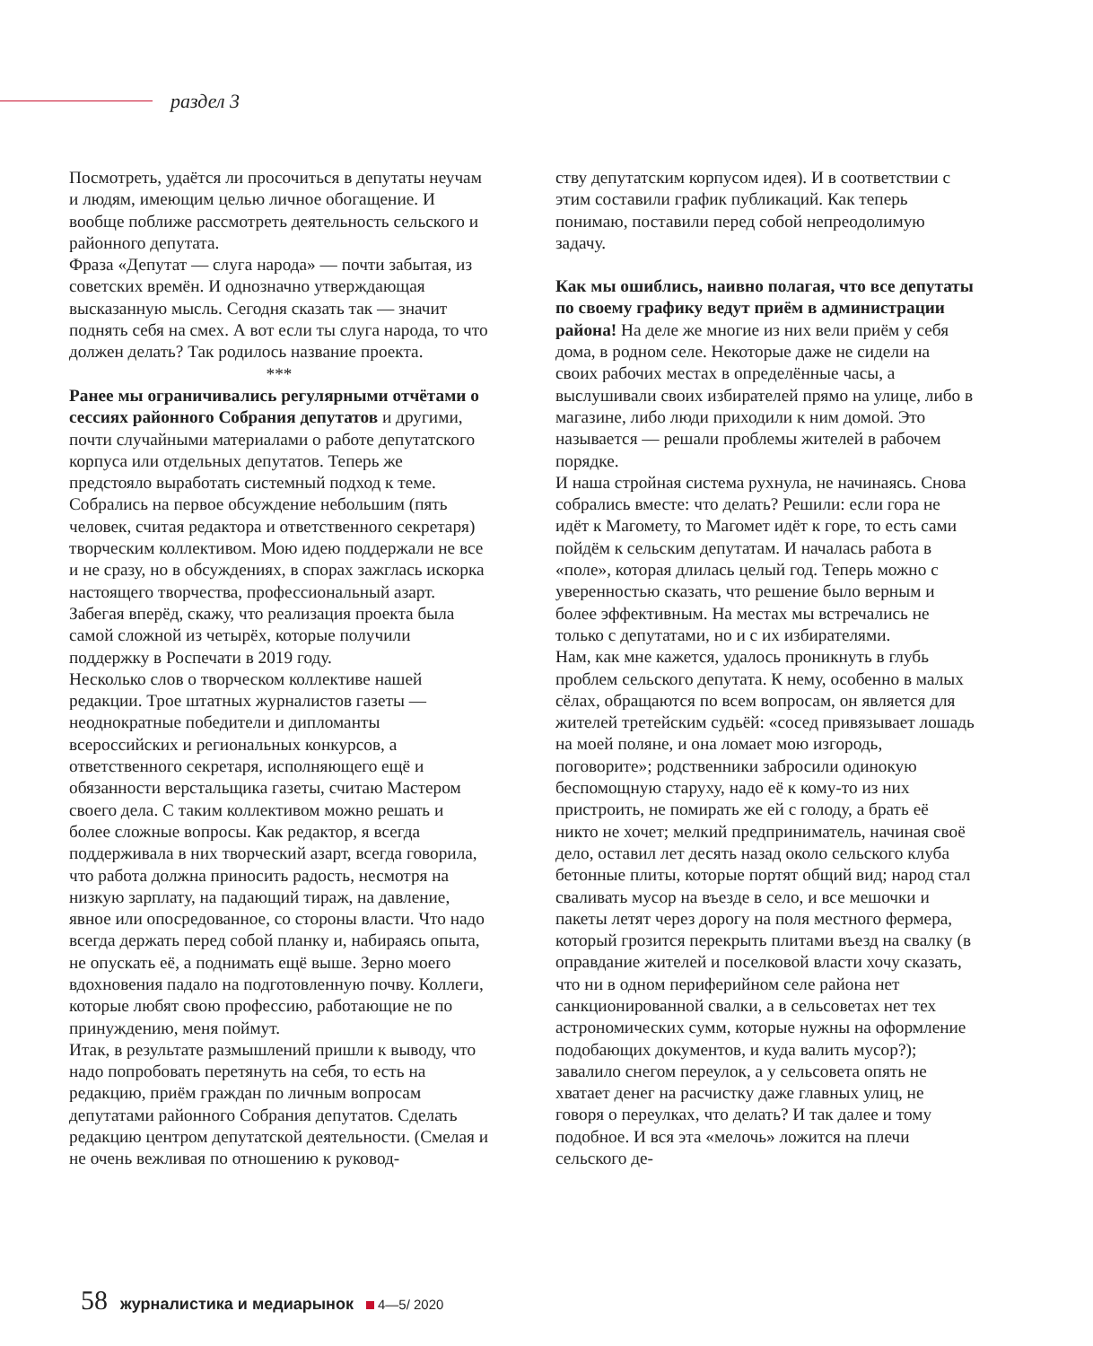раздел 3
Посмотреть, удаётся ли просочиться в депутаты неучам и людям, имеющим целью личное обогащение. И вообще поближе рассмотреть деятельность сельского и районного депутата.
Фраза «Депутат — слуга народа» — почти забытая, из советских времён. И однозначно утверждающая высказанную мысль. Сегодня сказать так — значит поднять себя на смех. А вот если ты слуга народа, то что должен делать? Так родилось название проекта.
***
Ранее мы ограничивались регулярными отчётами о сессиях районного Собрания депутатов и другими, почти случайными материалами о работе депутатского корпуса или отдельных депутатов. Теперь же предстояло выработать системный подход к теме. Собрались на первое обсуждение небольшим (пять человек, считая редактора и ответственного секретаря) творческим коллективом. Мою идею поддержали не все и не сразу, но в обсуждениях, в спорах зажглась искорка настоящего творчества, профессиональный азарт. Забегая вперёд, скажу, что реализация проекта была самой сложной из четырёх, которые получили поддержку в Роспечати в 2019 году.
Несколько слов о творческом коллективе нашей редакции. Трое штатных журналистов газеты — неоднократные победители и дипломанты всероссийских и региональных конкурсов, а ответственного секретаря, исполняющего ещё и обязанности верстальщика газеты, считаю Мастером своего дела. С таким коллективом можно решать и более сложные вопросы. Как редактор, я всегда поддерживала в них творческий азарт, всегда говорила, что работа должна приносить радость, несмотря на низкую зарплату, на падающий тираж, на давление, явное или опосредованное, со стороны власти. Что надо всегда держать перед собой планку и, набираясь опыта, не опускать её, а поднимать ещё выше. Зерно моего вдохновения падало на подготовленную почву. Коллеги, которые любят свою профессию, работающие не по принуждению, меня поймут.
Итак, в результате размышлений пришли к выводу, что надо попробовать перетянуть на себя, то есть на редакцию, приём граждан по личным вопросам депутатами районного Собрания депутатов. Сделать редакцию центром депутатской деятельности. (Смелая и не очень вежливая по отношению к руковод-
ству депутатским корпусом идея). И в соответствии с этим составили график публикаций. Как теперь понимаю, поставили перед собой непреодолимую задачу.
Как мы ошиблись, наивно полагая, что все депутаты по своему графику ведут приём в администрации района! На деле же многие из них вели приём у себя дома, в родном селе. Некоторые даже не сидели на своих рабочих местах в определённые часы, а выслушивали своих избирателей прямо на улице, либо в магазине, либо люди приходили к ним домой. Это называется — решали проблемы жителей в рабочем порядке.
И наша стройная система рухнула, не начинаясь. Снова собрались вместе: что делать? Решили: если гора не идёт к Магомету, то Магомет идёт к горе, то есть сами пойдём к сельским депутатам. И началась работа в «поле», которая длилась целый год. Теперь можно с уверенностью сказать, что решение было верным и более эффективным. На местах мы встречались не только с депутатами, но и с их избирателями.
Нам, как мне кажется, удалось проникнуть в глубь проблем сельского депутата. К нему, особенно в малых сёлах, обращаются по всем вопросам, он является для жителей третейским судьёй: «сосед привязывает лошадь на моей поляне, и она ломает мою изгородь, поговорите»; родственники забросили одинокую беспомощную старуху, надо её к кому-то из них пристроить, не помирать же ей с голоду, а брать её никто не хочет; мелкий предприниматель, начиная своё дело, оставил лет десять назад около сельского клуба бетонные плиты, которые портят общий вид; народ стал сваливать мусор на въезде в село, и все мешочки и пакеты летят через дорогу на поля местного фермера, который грозится перекрыть плитами въезд на свалку (в оправдание жителей и поселковой власти хочу сказать, что ни в одном периферийном селе района нет санкционированной свалки, а в сельсоветах нет тех астрономических сумм, которые нужны на оформление подобающих документов, и куда валить мусор?); завалило снегом переулок, а у сельсовета опять не хватает денег на расчистку даже главных улиц, не говоря о переулках, что делать? И так далее и тому подобное. И вся эта «мелочь» ложится на плечи сельского де-
58 журналистика и медиарынок 4—5/ 2020